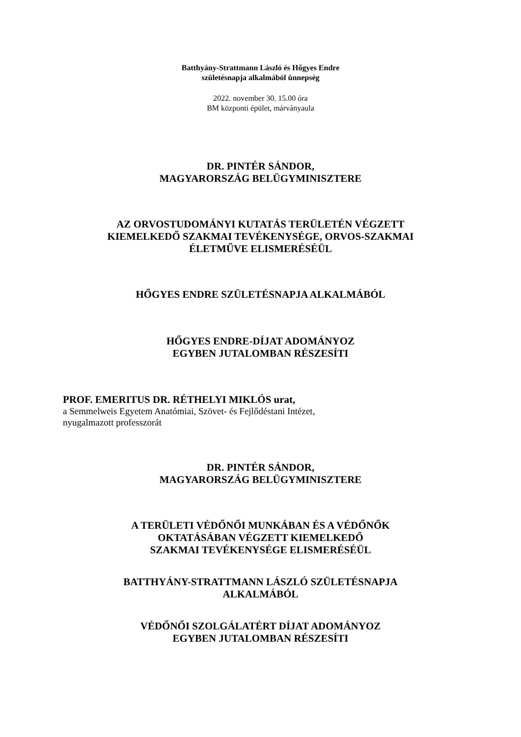Batthyány-Strattmann László és Hőgyes Endre
születésnapja alkalmából ünnepség
2022. november 30. 15.00 óra
BM központi épület, márványaula
DR. PINTÉR SÁNDOR,
MAGYARORSZÁG BELÜGYMINISZTERE
AZ ORVOSTUDOMÁNYI KUTATÁS TERÜLETÉN VÉGZETT
KIEMELKEDŐ SZAKMAI TEVÉKENYSÉGE, ORVOS-SZAKMAI
ÉLETMŰVE ELISMERÉSÉÜL
HŐGYES ENDRE SZÜLETÉSNAPJA ALKALMÁBÓL
HŐGYES ENDRE-DÍJAT ADOMÁNYOZ
EGYBEN JUTALOMBAN RÉSZESÍTI
PROF. EMERITUS DR. RÉTHELYI MIKLÓS urat,
a Semmelweis Egyetem Anatómiai, Szövet- és Fejlődéstani Intézet,
nyugalmazott professzorát
DR. PINTÉR SÁNDOR,
MAGYARORSZÁG BELÜGYMINISZTERE
A TERÜLETI VÉDŐNŐI MUNKÁBAN ÉS A VÉDŐNŐK
OKTATÁSÁBAN VÉGZETT KIEMELKEDŐ
SZAKMAI TEVÉKENYSÉGE ELISMERÉSÉÜL
BATTHYÁNY-STRATTMANN LÁSZLÓ SZÜLETÉSNAPJA
ALKALMÁBÓL
VÉDŐNŐI SZOLGÁLATÉRT DÍJAT ADOMÁNYOZ
EGYBEN JUTALOMBAN RÉSZESÍTI